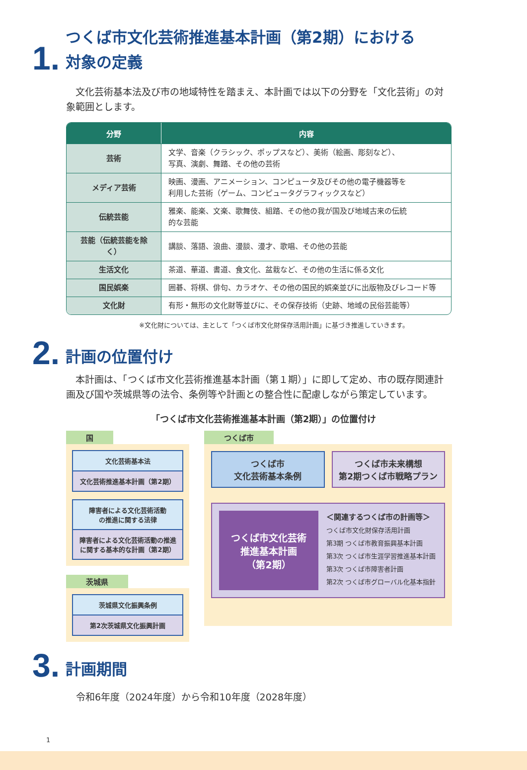1. つくば市文化芸術推進基本計画（第2期）における
対象の定義
　文化芸術基本法及び市の地域特性を踏まえ、本計画では以下の分野を「文化芸術」の対象範囲とします。
| 分野 | 内容 |
| --- | --- |
| 芸術 | 文学、音楽（クラシック、ポップスなど）、美術（絵画、彫刻など）、 写真、演劇、舞踏、その他の芸術 |
| メディア芸術 | 映画、漫画、アニメーション、コンピュータ及びその他の電子機器等を 利用した芸術（ゲーム、コンピュータグラフィックスなど） |
| 伝統芸能 | 雅楽、能楽、文楽、歌舞伎、組踏、その他の我が国及び地域古来の伝統 的な芸能 |
| 芸能（伝統芸能を除く） | 講談、落語、浪曲、漫談、漫才、歌唱、その他の芸能 |
| 生活文化 | 茶道、華道、書道、食文化、盆栽など、その他の生活に係る文化 |
| 国民娯楽 | 囲碁、将棋、俳句、カラオケ、その他の国民的娯楽並びに出版物及びレコード等 |
| 文化財 | 有形・無形の文化財等並びに、その保存技術（史跡、地域の民俗芸能等） |
※文化財については、主として「つくば市文化財保存活用計画」に基づき推進していきます。
2. 計画の位置付け
　本計画は、「つくば市文化芸術推進基本計画（第１期）」に即して定め、市の既存関連計画及び国や茨城県等の法令、条例等や計画との整合性に配慮しながら策定しています。
「つくば市文化芸術推進基本計画（第2期）」の位置付け
国
文化芸術基本法
文化芸術推進基本計画（第2期）
障害者による文化芸術活動
の推進に関する法律
障害者による文化芸術活動の推進
に関する基本的な計画（第2期）
茨城県
茨城県文化振興条例
第2次茨城県文化振興計画
つくば市
つくば市
文化芸術基本条例
つくば市未来構想
第2期つくば市戦略プラン
つくば市文化芸術
推進基本計画
（第2期）
＜関連するつくば市の計画等＞
つくば市文化財保存活用計画
第3期 つくば市教育振興基本計画
第3次 つくば市生涯学習推進基本計画
第3次 つくば市障害者計画
第2次 つくば市グローバル化基本指針
3. 計画期間
令和6年度（2024年度）から令和10年度（2028年度）
1